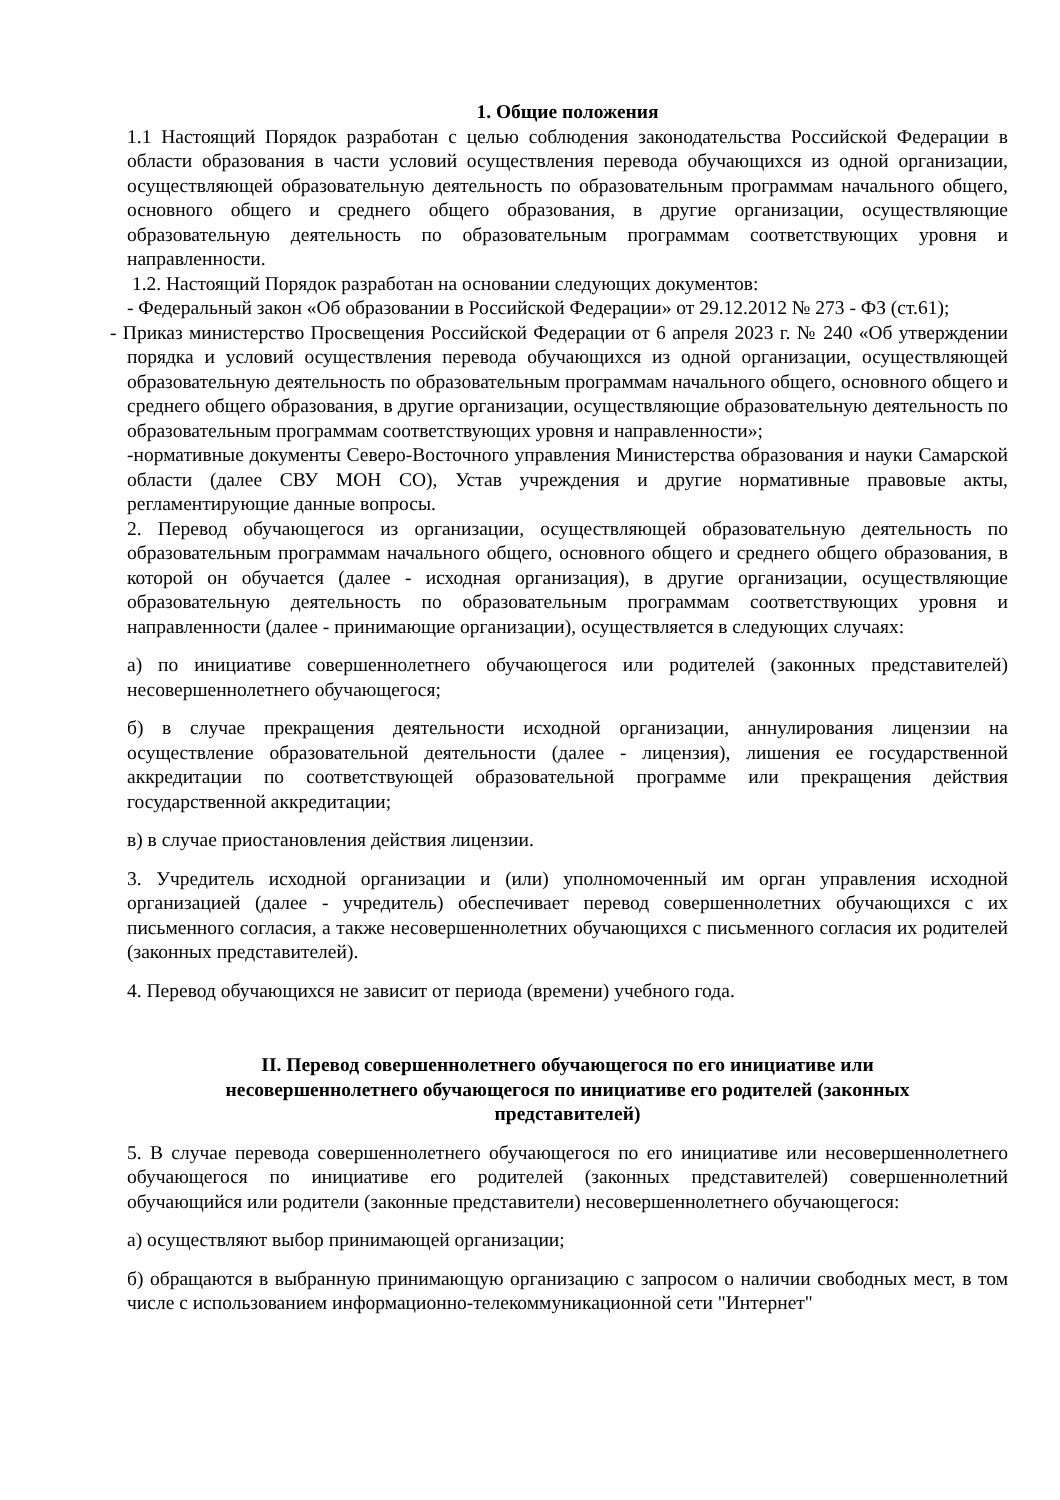1. Общие положения
1.1 Настоящий Порядок разработан с целью соблюдения законодательства Российской Федерации в области образования в части условий осуществления перевода обучающихся из одной организации, осуществляющей образовательную деятельность по образовательным программам начального общего, основного общего и среднего общего образования, в другие организации, осуществляющие образовательную деятельность по образовательным программам соответствующих уровня и направленности.
1.2. Настоящий Порядок разработан на основании следующих документов:
- Федеральный закон «Об образовании в Российской Федерации» от 29.12.2012 № 273 - ФЗ (ст.61);
- Приказ министерство Просвещения Российской Федерации от 6 апреля 2023 г. № 240 «Об утверждении порядка и условий осуществления перевода обучающихся из одной организации, осуществляющей образовательную деятельность по образовательным программам начального общего, основного общего и среднего общего образования, в другие организации, осуществляющие образовательную деятельность по образовательным программам соответствующих уровня и направленности»;
-нормативные документы Северо-Восточного управления Министерства образования и науки Самарской области (далее СВУ МОН СО), Устав учреждения и другие нормативные правовые акты, регламентирующие данные вопросы.
2. Перевод обучающегося из организации, осуществляющей образовательную деятельность по образовательным программам начального общего, основного общего и среднего общего образования, в которой он обучается (далее - исходная организация), в другие организации, осуществляющие образовательную деятельность по образовательным программам соответствующих уровня и направленности (далее - принимающие организации), осуществляется в следующих случаях:
а) по инициативе совершеннолетнего обучающегося или родителей (законных представителей) несовершеннолетнего обучающегося;
б) в случае прекращения деятельности исходной организации, аннулирования лицензии на осуществление образовательной деятельности (далее - лицензия), лишения ее государственной аккредитации по соответствующей образовательной программе или прекращения действия государственной аккредитации;
в) в случае приостановления действия лицензии.
3. Учредитель исходной организации и (или) уполномоченный им орган управления исходной организацией (далее - учредитель) обеспечивает перевод совершеннолетних обучающихся с их письменного согласия, а также несовершеннолетних обучающихся с письменного согласия их родителей (законных представителей).
4. Перевод обучающихся не зависит от периода (времени) учебного года.
II. Перевод совершеннолетнего обучающегося по его инициативе или
несовершеннолетнего обучающегося по инициативе его родителей (законных
представителей)
5. В случае перевода совершеннолетнего обучающегося по его инициативе или несовершеннолетнего обучающегося по инициативе его родителей (законных представителей) совершеннолетний обучающийся или родители (законные представители) несовершеннолетнего обучающегося:
а) осуществляют выбор принимающей организации;
б) обращаются в выбранную принимающую организацию с запросом о наличии свободных мест, в том числе с использованием информационно-телекоммуникационной сети "Интернет"